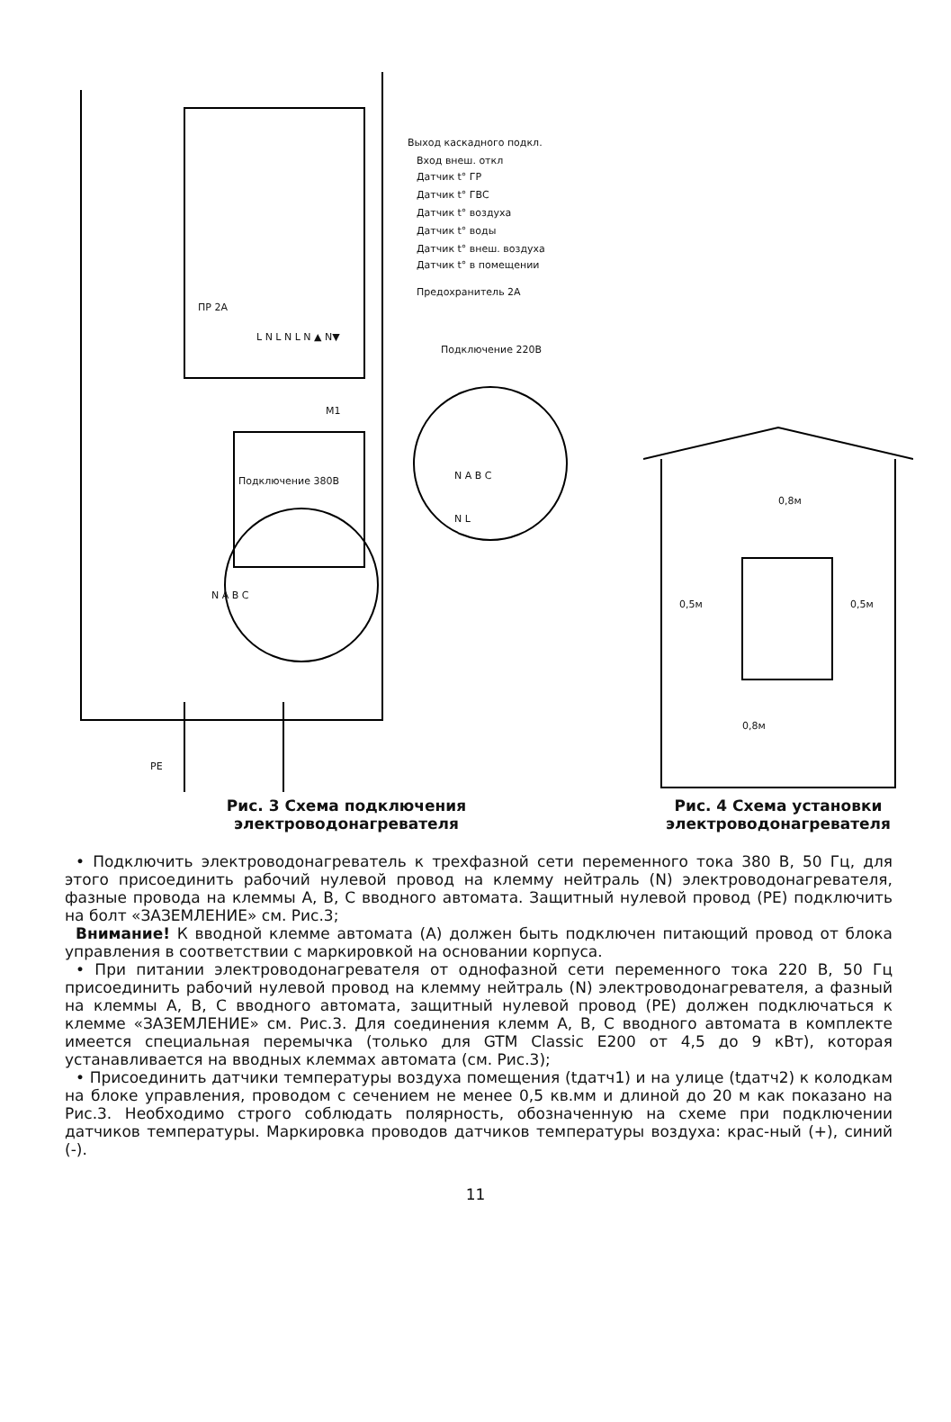Выход каскадного подкл.
Вход внеш. откл
Датчик t° ГР
Датчик t° ГВС
Датчик t° воздуха
Датчик t° воды
Датчик t° внеш. воздуха
Датчик t° в помещении
Предохранитель 2А
ПР 2А
L N L N L N ▲ N▼
Подключение 220В
M1
N A B C
N L
Подключение 380В
N A B C
PE
0,8м
0,5м 0,5м
0,8м
Рис. 3 Схема подключения
электроводонагревателя
Рис. 4 Схема установки
электроводонагревателя
• Подключить электроводонагреватель к трехфазной сети переменного тока 380 В, 50 Гц, для этого присоединить рабочий нулевой провод на клемму нейтраль (N) электроводонагревателя, фазные провода на клеммы А, В, С вводного автомата. Защитный нулевой провод (PE) подключить на болт «ЗАЗЕМЛЕНИЕ» см. Рис.3;
Внимание! К вводной клемме автомата (А) должен быть подключен питающий провод от блока управления в соответствии с маркировкой на основании корпуса.
• При питании электроводонагревателя от однофазной сети переменного тока 220 В, 50 Гц присоединить рабочий нулевой провод на клемму нейтраль (N) электроводонагревателя, а фазный на клеммы А, В, С вводного автомата, защитный нулевой провод (PE) должен подключаться к клемме «ЗАЗЕМЛЕНИЕ» см. Рис.3. Для соединения клемм А, В, С вводного автомата в комплекте имеется специальная перемычка (только для GTM Classic E200 от 4,5 до 9 кВт), которая устанавливается на вводных клеммах автомата (см. Рис.3);
• Присоединить датчики температуры воздуха помещения (tдатч1) и на улице (tдатч2) к колодкам на блоке управления, проводом с сечением не менее 0,5 кв.мм и длиной до 20 м как показано на Рис.3. Необходимо строго соблюдать полярность, обозначенную на схеме при подключении датчиков температуры. Маркировка проводов датчиков температуры воздуха: крас-ный (+), синий (-).
11